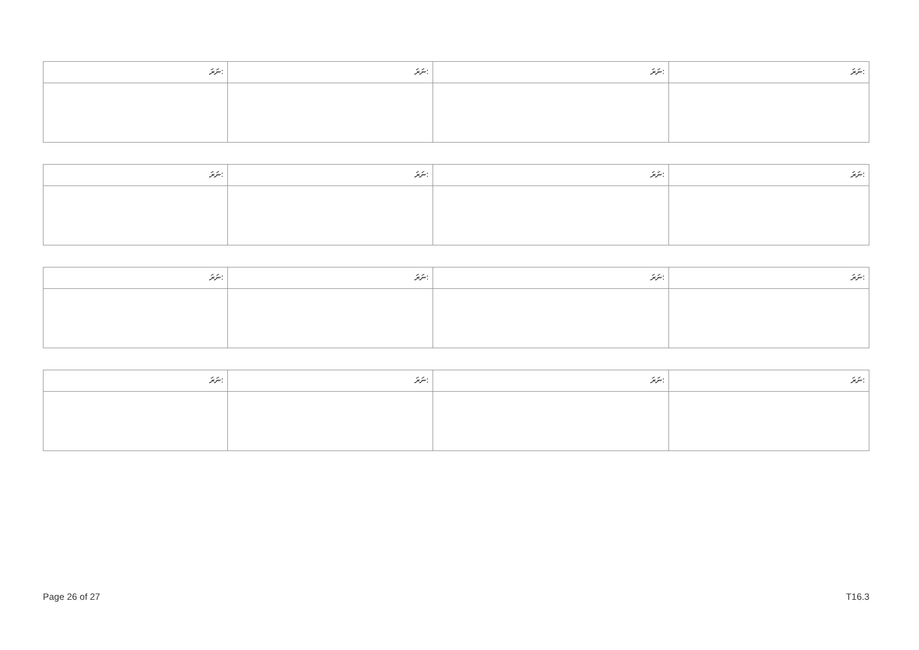| ނަރަ: | ނަރަ: | ނަރަ: | ނަރަ: |
| ނަރަ: | ނަރަ: | ނަރަ: | ނަރަ: |
| ނަރަ: | ނަރަ: | ނަރަ: | ނަރަ: |
| ނަރަ: | ނަރަ: | ނަރަ: | ނަރަ: |
Page 26 of 27 T16.3